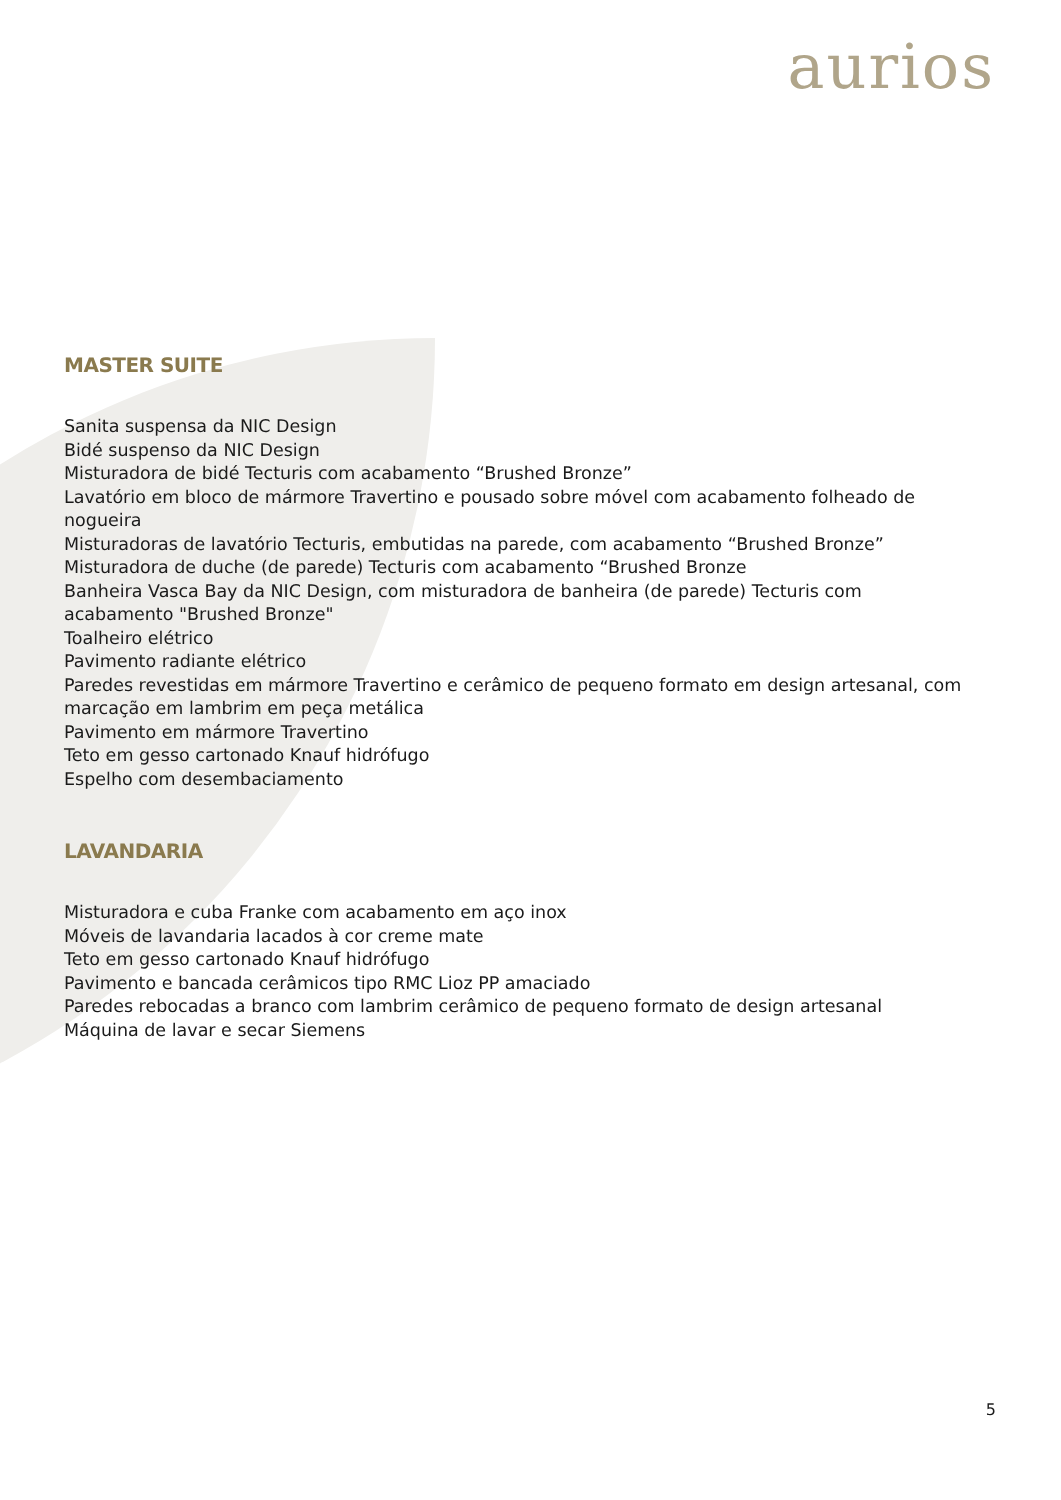aurios
MASTER SUITE
Sanita suspensa da NIC Design
Bidé suspenso da NIC Design
Misturadora de bidé Tecturis com acabamento “Brushed Bronze”
Lavatório em bloco de mármore Travertino e pousado sobre móvel com acabamento folheado de nogueira
Misturadoras de lavatório Tecturis, embutidas na parede, com acabamento “Brushed Bronze”
Misturadora de duche (de parede) Tecturis com acabamento “Brushed Bronze
Banheira Vasca Bay da NIC Design, com misturadora de banheira (de parede) Tecturis com acabamento "Brushed Bronze"
Toalheiro elétrico
Pavimento radiante elétrico
Paredes revestidas em mármore Travertino e cerâmico de pequeno formato em design artesanal, com marcação em lambrim em peça metálica
Pavimento em mármore Travertino
Teto em gesso cartonado Knauf hidrófugo
Espelho com desembaciamento
LAVANDARIA
Misturadora e cuba Franke com acabamento em aço inox
Móveis de lavandaria lacados à cor creme mate
Teto em gesso cartonado Knauf hidrófugo
Pavimento e bancada cerâmicos tipo RMC Lioz PP amaciado
Paredes rebocadas a branco com lambrim cerâmico de pequeno formato de design artesanal
Máquina de lavar e secar Siemens
5